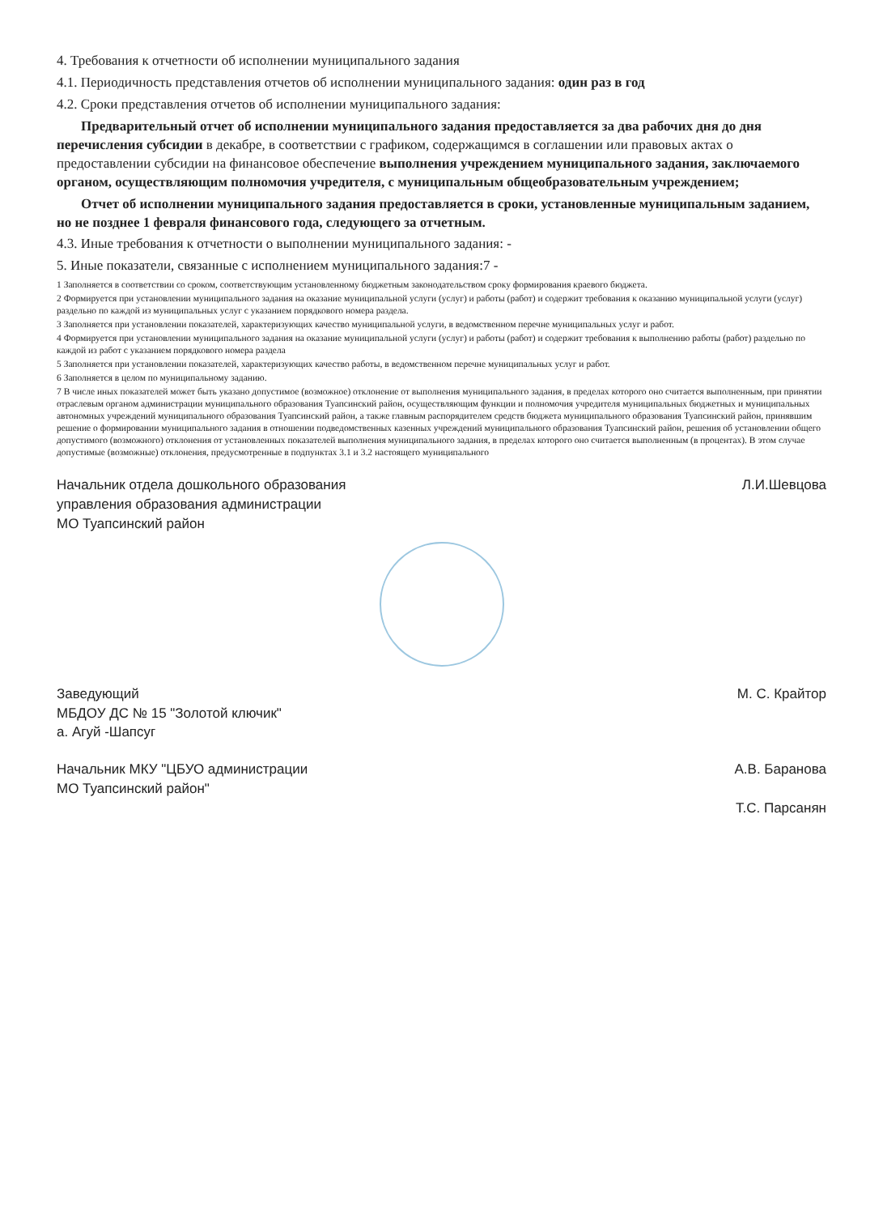4. Требования к отчетности об исполнении муниципального задания
4.1. Периодичность представления отчетов об исполнении муниципального задания: один раз в год
4.2. Сроки представления отчетов об исполнении муниципального задания:
Предварительный отчет об исполнении муниципального задания предоставляется за два рабочих дня до дня перечисления субсидии в декабре, в соответствии с графиком, содержащимся в соглашении или правовых актах о предоставлении субсидии на финансовое обеспечение выполнения учреждением муниципального задания, заключаемого органом, осуществляющим полномочия учредителя, с муниципальным общеобразовательным учреждением;
Отчет об исполнении муниципального задания предоставляется в сроки, установленные муниципальным заданием, но не позднее 1 февраля финансового года, следующего за отчетным.
4.3. Иные требования к отчетности о выполнении муниципального задания: -
5. Иные показатели, связанные с исполнением муниципального задания:7 -
1 Заполняется в соответствии со сроком, соответствующим установленному бюджетным законодательством сроку формирования краевого бюджета.
2 Формируется при установлении муниципального задания на оказание муниципальной услуги (услуг) и работы (работ) и содержит требования к оказанию муниципальной услуги (услуг) раздельно по каждой из муниципальных услуг с указанием порядкового номера раздела.
3 Заполняется при установлении показателей, характеризующих качество муниципальной услуги, в ведомственном перечне муниципальных услуг и работ.
4 Формируется при установлении муниципального задания на оказание муниципальной услуги (услуг) и работы (работ) и содержит требования к выполнению работы (работ) раздельно по каждой из работ с указанием порядкового номера раздела
5 Заполняется при установлении показателей, характеризующих качество работы, в ведомственном перечне муниципальных услуг и работ.
6 Заполняется в целом по муниципальному заданию.
7 В числе иных показателей может быть указано допустимое (возможное) отклонение от выполнения муниципального задания, в пределах которого оно считается выполненным, при принятии отраслевым органом администрации муниципального образования Туапсинский район, осуществляющим функции и полномочия учредителя муниципальных бюджетных и муниципальных автономных учреждений муниципального образования Туапсинский район, а также главным распорядителем средств бюджета муниципального образования Туапсинский район, принявшим решение о формировании муниципального задания в отношении подведомственных казенных учреждений муниципального образования Туапсинский район, решения об установлении общего допустимого (возможного) отклонения от установленных показателей выполнения муниципального задания, в пределах которого оно считается выполненным (в процентах). В этом случае допустимые (возможные) отклонения, предусмотренные в подпунктах 3.1 и 3.2 настоящего муниципального
Начальник отдела дошкольного образования
управления образования администрации
МО Туапсинский район
Л.И.Шевцова
Заведующий
МБДОУ ДС № 15 "Золотой ключик"
а. Агуй -Шапсуг
М. С. Крайтор
Начальник МКУ "ЦБУО администрации
МО Туапсинский район"
А.В. Баранова
Т.С. Парсанян